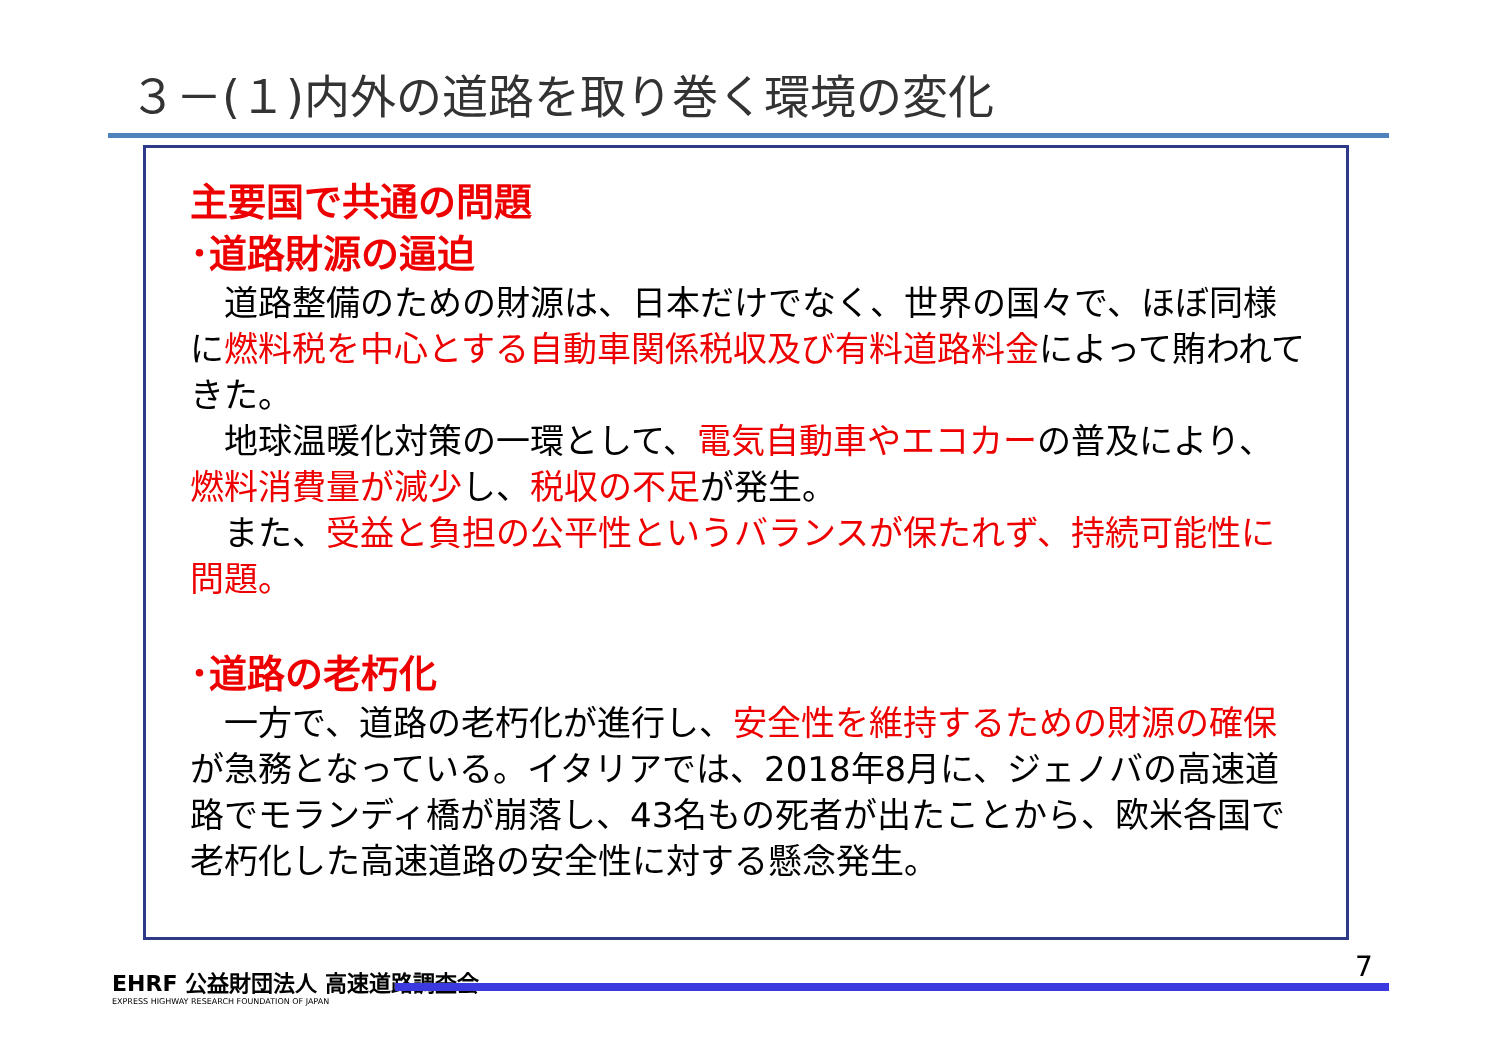３－(１)内外の道路を取り巻く環境の変化
主要国で共通の問題
･道路財源の逼迫
　道路整備のための財源は、日本だけでなく、世界の国々で、ほぼ同様に燃料税を中心とする自動車関係税収及び有料道路料金によって賄われてきた。
　地球温暖化対策の一環として、電気自動車やエコカーの普及により、燃料消費量が減少し、税収の不足が発生。
　また、受益と負担の公平性というバランスが保たれず、持続可能性に問題。
･道路の老朽化
　一方で、道路の老朽化が進行し、安全性を維持するための財源の確保が急務となっている。イタリアでは、2018年8月に、ジェノバの高速道路でモランディ橋が崩落し、43名もの死者が出たことから、欧米各国で老朽化した高速道路の安全性に対する懸念発生。
EHRF 公益財団法人 高速道路調査会
EXPRESS HIGHWAY RESEARCH FOUNDATION OF JAPAN
7